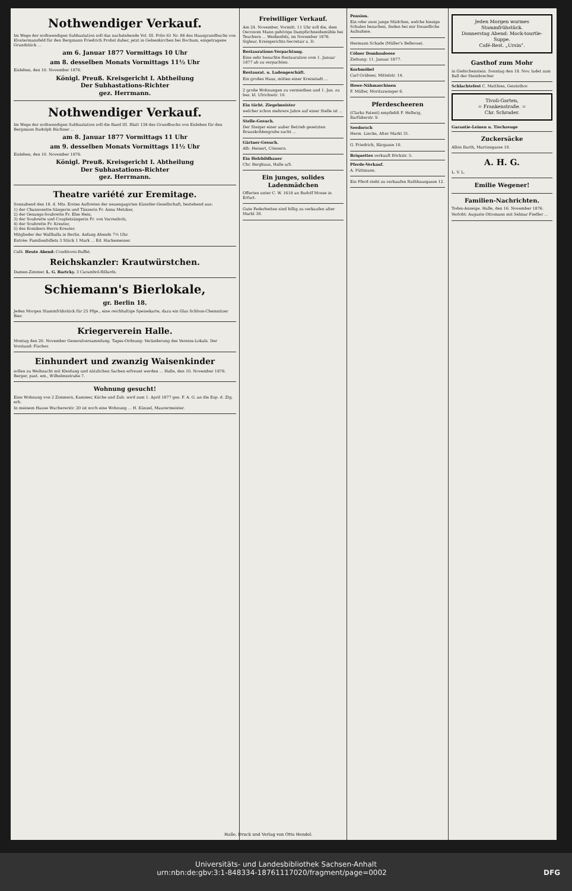Nothwendiger Verkauf.
Im Wege der nothwendigen Subhastation soll das nachstehende Vol. III. Folio 61 Nr. 86 des Hausgrundbuchs von Klostermansfeld für den Bergmann Friedrich Probst daher, jetzt in Gelsenkirchen bei Bochum, eingetragene Grundstück ...
am 6. Januar 1877 Vormittags 10 Uhr
am 8. desselben Monats Vormittags 11½ Uhr
Eisleben, den 10. November 1876.
Königl. Preuß. Kreisgericht I. Abtheilung
Der Subhastations-Richter
gez. Herrmann.
Nothwendiger Verkauf.
Im Wege der nothwendigen Subhastation soll die Band III. Blatt 138 des Grundbuchs von Eisleben für den Bergmann Rudolph Büchner ...
am 8. Januar 1877 Vormittags 11 Uhr
am 9. desselben Monats Vormittags 11½ Uhr
Eisleben, den 10. November 1876.
Königl. Preuß. Kreisgericht I. Abtheilung
Der Subhastations-Richter
gez. Herrmann.
Theatre variété zur Eremitage.
Sonnabend den 18. d. Mts. Erstes Auftreten der neuengagirten Künstler-Gesellschaft, bestehend aus:
1) der Chansonette-Sängerin und Tänzerin Fr. Anna Metzker,
2) der Gesangs-Soubrette Fr. Else Hein,
3) der Soubrette und Coupletsängerin Fr. von Varrenholz,
4) der Soubrette Fr. Kreuter,
5) des Komikers Herrn Kreuter.
Mitglieder der Wallhalla in Berlin. Anfang Abends 7½ Uhr.
Entrée: Familienbillets 3 Stück 1 Mark ... Ed. Hackemesser.
Café. Heute Abend: Conditorei-Buffet.
Reichskanzler: Krautwürstchen.
Damen-Zimmer. L. G. Bartcky. 3 Carambol-Billards.
Schiemann's Bierlokale,
gr. Berlin 18.
Jeden Morgen Stammfrühstück für 25 Pfge., eine reichhaltige Speisekarte, dazu ein Glas Schloss-Chemnitzer Bier.
Kriegerverein Halle.
Montag den 20. November Generalversammlung. Tages-Ordnung: Veränderung des Vereins-Lokals. Der Vorstand: Fischer.
Einhundert und zwanzig Waisenkinder
sollen zu Weihnacht mit Kleidung und nützlichen Sachen erfreuet werden ... Halle, den 10. November 1876. Berger, past. em., Wilhelmsstraße 7.
Wohnung gesucht!
Eine Wohnung von 2 Zimmern, Kammer, Küche und Zub. wird zum 1. April 1877 ges. F. A. G. an die Exp. d. Ztg. erb.
In meinem Hause Wuchererstr. 20 ist noch eine Wohnung ... H. Künzel, Maurermeister.
Freiwilliger Verkauf.
Am 24. November, Vormitt. 11 Uhr soll die, dem Oeconom Mann gehörige Dampfschneidemühle bei Teuchern ... Weißenfels, im November 1876. Sigleur, Kreisgerichts-Secretair a. D.
Restaurations-Verpachtung.
Eine sehr besuchte Restauration vom 1. Januar 1877 ab zu verpachten.
Restaurat. u. Ladengeschäft.
Ein großes Haus, mitten einer Kreisstadt ...
2 große Wohnungen zu vermiethen und 1. Jan. zu bez. kl. Ulrichsstr. 10.
Ein tücht. Ziegelmeister
welcher schon mehrere Jahre auf einer Stelle ist ...
Stelle-Gesuch.
Der Steiger einer außer Betrieb gesetzten Braunkohlengrube sucht ...
Gärtner-Gesuch.
Alb. Heisert, Cönnern.
Ein Holzbildhauer
Chr. Berghaus, Halle a/S.
Ein junges, solides Ladenmädchen
Offerten unter C. W. 1618 an Rudolf Mosse in Erfurt.
Gute Federbetten sind billig zu verkaufen alter Markt 30.
Pension.
Ein oder zwei junge Mädchen, welche hiesige Schulen besuchen, finden bei mir freundliche Aufnahme.
Hermann Schade (Müller's Bellevue).
Cölner Dombauloose
Ziehung: 11. Januar 1877.
Korbmöbel
Carl Gräbner, Mittelstr. 14.
Howe-Nähmaschinen
F. Müller, Moritzzwinger 6.
Pferdescheeren
(Clarks Patent) empfiehlt F. Hellwig, Barfüßerstr. 9.
Seedorsch
Herm. Lincke, Alter Markt 31.
G. Friedrich, Bärgasse 10.
Briquettes verkauft Böckstr. 5.
Pferde-Verkauf.
A. Püttmann.
Ein Pferd steht zu verkaufen Rathhausgasse 12.
Jeden Morgen warmes Stammfrühstück.
Donnerstag Abend: Mock-tourtle-Suppe.
Café-Rest. „Ursin".
Gasthof zum Mohr
in Giebichenstein. Sonntag den 19. Nov. ladet zum Ball der Steinbrecher
Schlachtefest C. Matthies, Geiststhor.
Tivoli-Garten,
= Frankenstraße. =
Chr. Schrader.
Garantie-Leinen u. Tischzeuge
Zuckersäcke
Albin Barth, Martinsgasse 10.
A. H. G.
L. V. L.
Emilie Wegener!
Familien-Nachrichten.
Todes-Anzeige. Halle, den 16. November 1876.
Verlobt: Auguste Ottomann mit Selmar Fiedler ...
Halle. Druck und Verlag von Otto Hendel.
Universitäts- und Landesbibliothek Sachsen-Anhalt
urn:nbn:de:gbv:3:1-848334-18761117020/fragment/page=0002 DFG